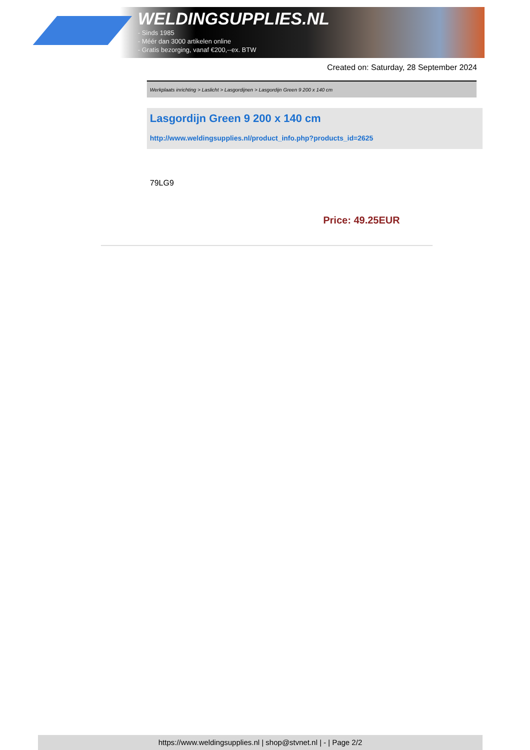WELDINGSUPPLIES.NL
- Sinds 1985
- Méér dan 3000 artikelen online
- Gratis bezorging, vanaf €200,--ex. BTW
Created on: Saturday, 28 September 2024
Werkplaats inrichting > Laslicht > Lasgordijnen > Lasgordijn Green 9 200 x 140 cm
Lasgordijn Green 9 200 x 140 cm
http://www.weldingsupplies.nl/product_info.php?products_id=2625
79LG9
Price: 49.25EUR
https://www.weldingsupplies.nl | shop@stvnet.nl | - | Page 2/2